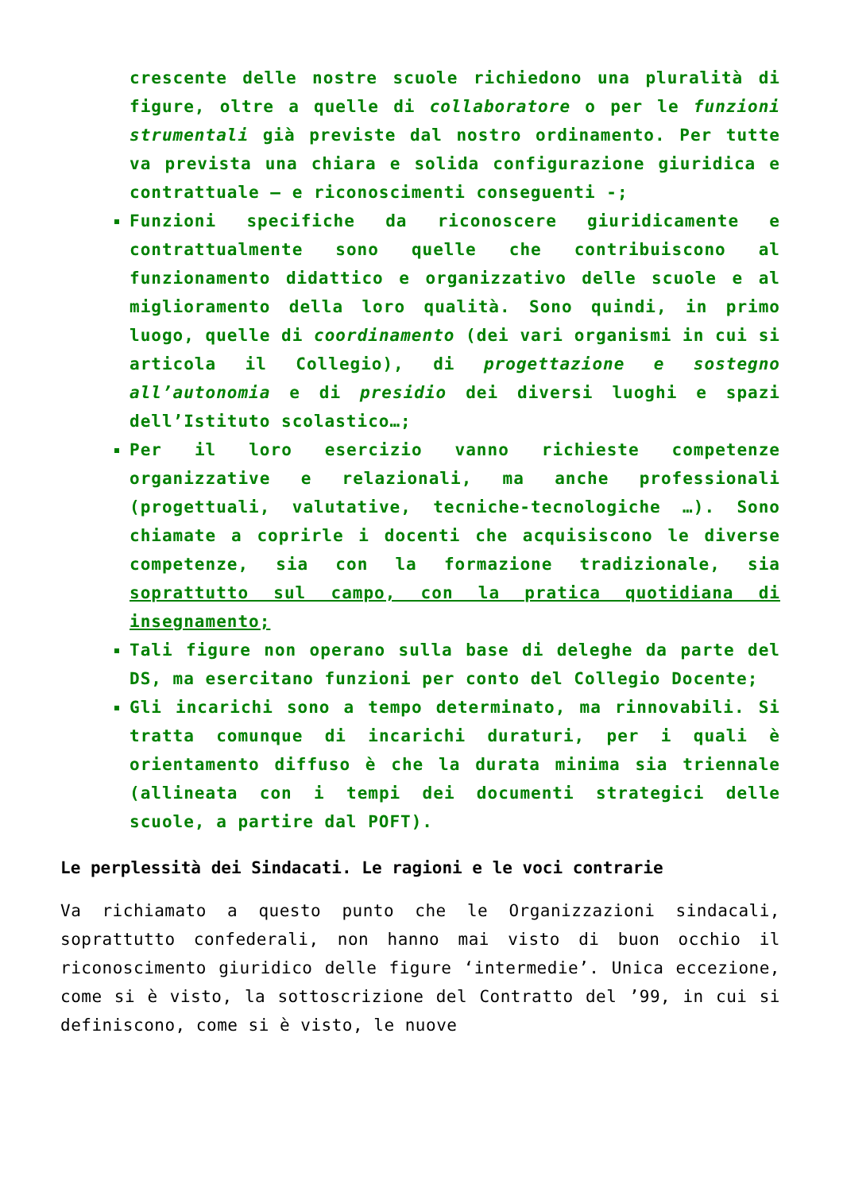crescente delle nostre scuole richiedono una pluralità di figure, oltre a quelle di collaboratore o per le funzioni strumentali già previste dal nostro ordinamento. Per tutte va prevista una chiara e solida configurazione giuridica e contrattuale – e riconoscimenti conseguenti -;
Funzioni specifiche da riconoscere giuridicamente e contrattualmente sono quelle che contribuiscono al funzionamento didattico e organizzativo delle scuole e al miglioramento della loro qualità. Sono quindi, in primo luogo, quelle di coordinamento (dei vari organismi in cui si articola il Collegio), di progettazione e sostegno all’autonomia e di presidio dei diversi luoghi e spazi dell’Istituto scolastico…;
Per il loro esercizio vanno richieste competenze organizzative e relazionali, ma anche professionali (progettuali, valutative, tecniche-tecnologiche …). Sono chiamate a coprirle i docenti che acquisiscono le diverse competenze, sia con la formazione tradizionale, sia soprattutto sul campo, con la pratica quotidiana di insegnamento;
Tali figure non operano sulla base di deleghe da parte del DS, ma esercitano funzioni per conto del Collegio Docente;
Gli incarichi sono a tempo determinato, ma rinnovabili. Si tratta comunque di incarichi duraturi, per i quali è orientamento diffuso è che la durata minima sia triennale (allineata con i tempi dei documenti strategici delle scuole, a partire dal POFT).
Le perplessità dei Sindacati. Le ragioni e le voci contrarie
Va richiamato a questo punto che le Organizzazioni sindacali, soprattutto confederali, non hanno mai visto di buon occhio il riconoscimento giuridico delle figure ‘intermedie’. Unica eccezione, come si è visto, la sottoscrizione del Contratto del ’99, in cui si definiscono, come si è visto, le nuove